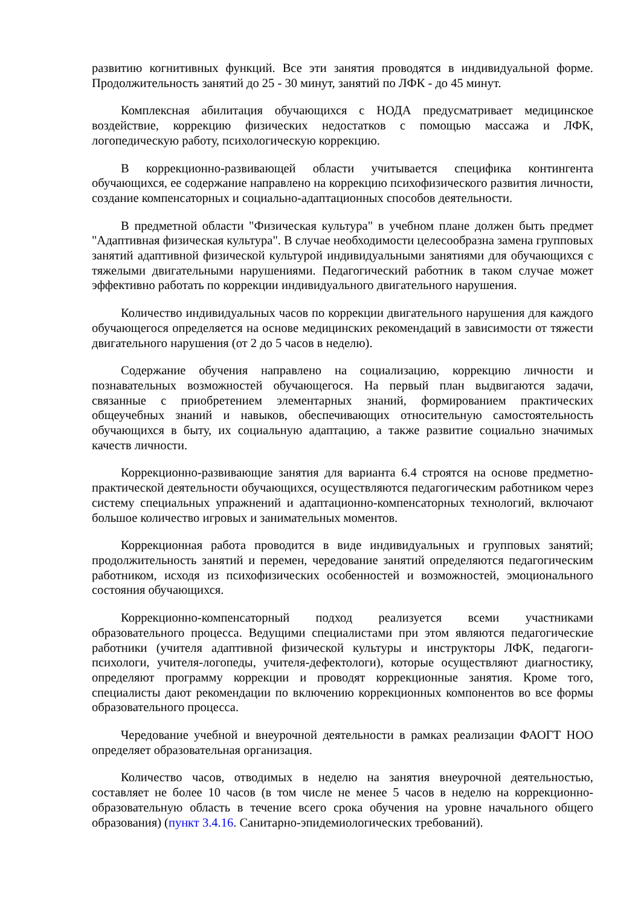развитию когнитивных функций. Все эти занятия проводятся в индивидуальной форме. Продолжительность занятий до 25 - 30 минут, занятий по ЛФК - до 45 минут.
Комплексная абилитация обучающихся с НОДА предусматривает медицинское воздействие, коррекцию физических недостатков с помощью массажа и ЛФК, логопедическую работу, психологическую коррекцию.
В коррекционно-развивающей области учитывается специфика контингента обучающихся, ее содержание направлено на коррекцию психофизического развития личности, создание компенсаторных и социально-адаптационных способов деятельности.
В предметной области "Физическая культура" в учебном плане должен быть предмет "Адаптивная физическая культура". В случае необходимости целесообразна замена групповых занятий адаптивной физической культурой индивидуальными занятиями для обучающихся с тяжелыми двигательными нарушениями. Педагогический работник в таком случае может эффективно работать по коррекции индивидуального двигательного нарушения.
Количество индивидуальных часов по коррекции двигательного нарушения для каждого обучающегося определяется на основе медицинских рекомендаций в зависимости от тяжести двигательного нарушения (от 2 до 5 часов в неделю).
Содержание обучения направлено на социализацию, коррекцию личности и познавательных возможностей обучающегося. На первый план выдвигаются задачи, связанные с приобретением элементарных знаний, формированием практических общеучебных знаний и навыков, обеспечивающих относительную самостоятельность обучающихся в быту, их социальную адаптацию, а также развитие социально значимых качеств личности.
Коррекционно-развивающие занятия для варианта 6.4 строятся на основе предметно-практической деятельности обучающихся, осуществляются педагогическим работником через систему специальных упражнений и адаптационно-компенсаторных технологий, включают большое количество игровых и занимательных моментов.
Коррекционная работа проводится в виде индивидуальных и групповых занятий; продолжительность занятий и перемен, чередование занятий определяются педагогическим работником, исходя из психофизических особенностей и возможностей, эмоционального состояния обучающихся.
Коррекционно-компенсаторный подход реализуется всеми участниками образовательного процесса. Ведущими специалистами при этом являются педагогические работники (учителя адаптивной физической культуры и инструкторы ЛФК, педагоги-психологи, учителя-логопеды, учителя-дефектологи), которые осуществляют диагностику, определяют программу коррекции и проводят коррекционные занятия. Кроме того, специалисты дают рекомендации по включению коррекционных компонентов во все формы образовательного процесса.
Чередование учебной и внеурочной деятельности в рамках реализации ФАОГТ НОО определяет образовательная организация.
Количество часов, отводимых в неделю на занятия внеурочной деятельностью, составляет не более 10 часов (в том числе не менее 5 часов в неделю на коррекционно-образовательную область в течение всего срока обучения на уровне начального общего образования) (пункт 3.4.16. Санитарно-эпидемиологических требований).